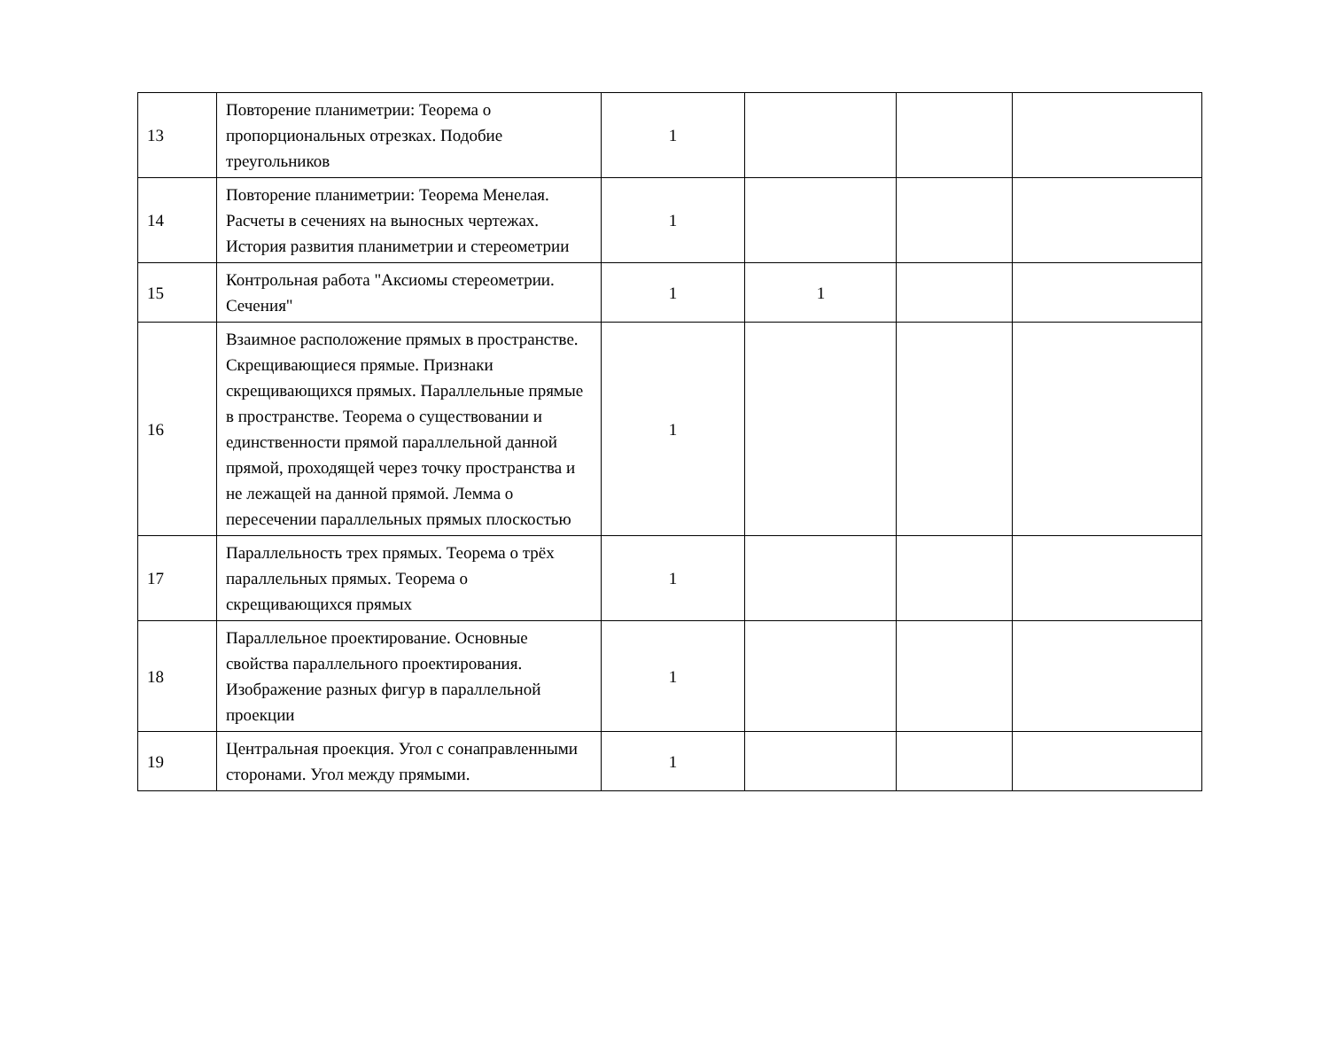| 13 | Повторение планиметрии: Теорема о пропорциональных отрезках. Подобие треугольников | 1 | | | |
| 14 | Повторение планиметрии: Теорема Менелая. Расчеты в сечениях на выносных чертежах. История развития планиметрии и стереометрии | 1 | | | |
| 15 | Контрольная работа "Аксиомы стереометрии. Сечения" | 1 | 1 | | |
| 16 | Взаимное расположение прямых в пространстве. Скрещивающиеся прямые. Признаки скрещивающихся прямых. Параллельные прямые в пространстве. Теорема о существовании и единственности прямой параллельной данной прямой, проходящей через точку пространства и не лежащей на данной прямой. Лемма о пересечении параллельных прямых плоскостью | 1 | | | |
| 17 | Параллельность трех прямых. Теорема о трёх параллельных прямых. Теорема о скрещивающихся прямых | 1 | | | |
| 18 | Параллельное проектирование. Основные свойства параллельного проектирования. Изображение разных фигур в параллельной проекции | 1 | | | |
| 19 | Центральная проекция. Угол с сонаправленными сторонами. Угол между прямыми. | 1 | | | |